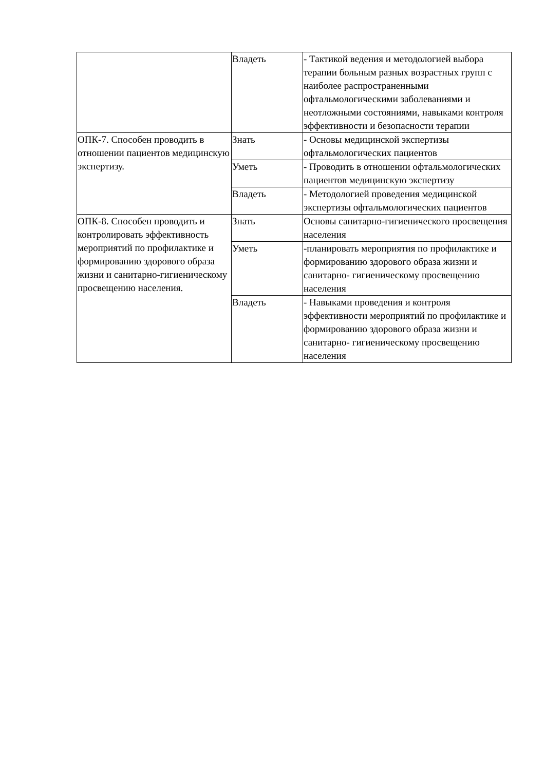| | Владеть | - Тактикой ведения и методологией выбора терапии больным разных возрастных групп с наиболее распространенными офтальмологическими заболеваниями и неотложными состояниями, навыками контроля эффективности и безопасности терапии |
| ОПК-7. Способен проводить в отношении пациентов медицинскую экспертизу. | Знать | - Основы медицинской экспертизы офтальмологических пациентов |
| | Уметь | - Проводить в отношении офтальмологических пациентов медицинскую экспертизу |
| | Владеть | - Методологией проведения медицинской экспертизы офтальмологических пациентов |
| ОПК-8. Способен проводить и контролировать эффективность мероприятий по профилактике и формированию здорового образа жизни и санитарно-гигиеническому просвещению населения. | Знать | Основы санитарно-гигиенического просвещения населения |
| | Уметь | -планировать мероприятия по профилактике и формированию здорового образа жизни и санитарно- гигиеническому просвещению населения |
| | Владеть | - Навыками проведения и контроля эффективности мероприятий по профилактике и формированию здорового образа жизни и санитарно- гигиеническому просвещению населения |